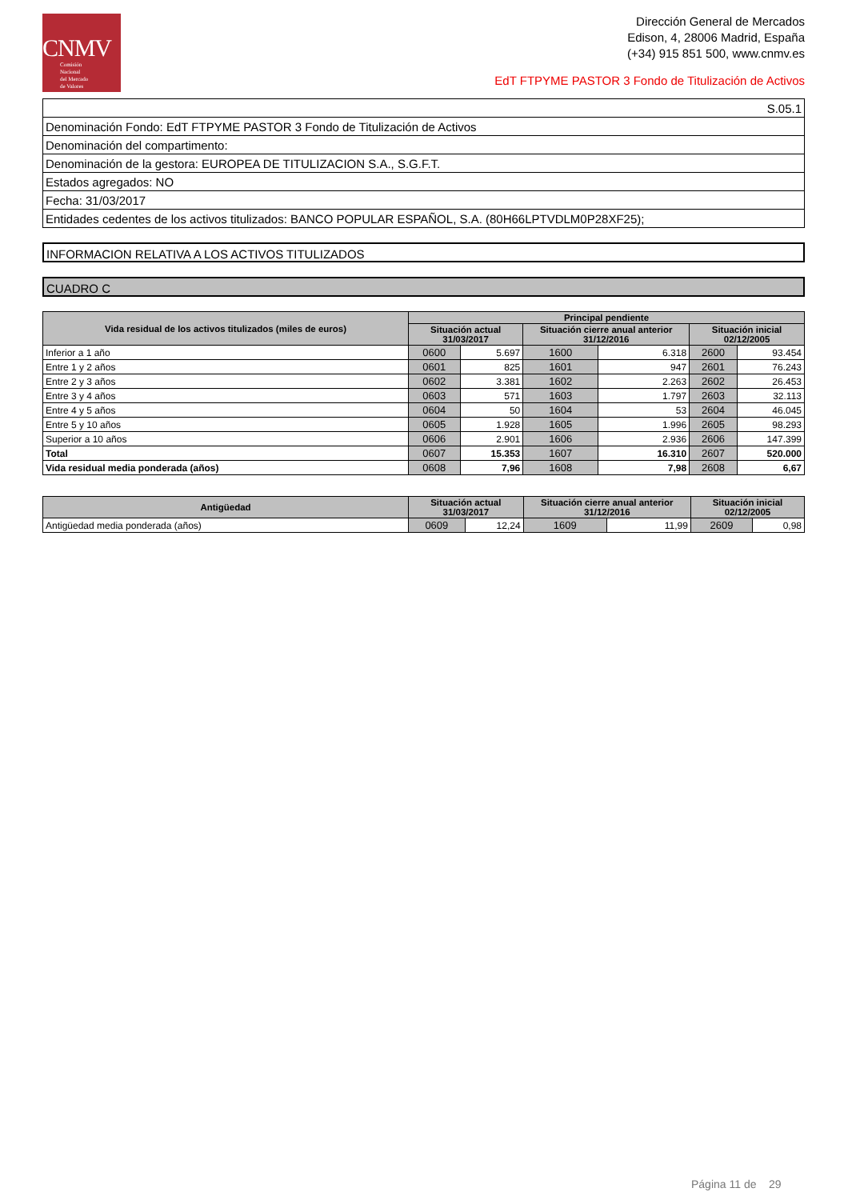CNMV
Comisión
Nacional
del Mercado
de Valores
Dirección General de Mercados
Edison, 4, 28006 Madrid, España
(+34) 915 851 500, www.cnmv.es
EdT FTPYME PASTOR 3 Fondo de Titulización de Activos
| S.05.1 |
| Denominación Fondo: EdT FTPYME PASTOR 3 Fondo de Titulización de Activos |
| Denominación del compartimento: |
| Denominación de la gestora: EUROPEA DE TITULIZACION S.A., S.G.F.T. |
| Estados agregados: NO |
| Fecha: 31/03/2017 |
| Entidades cedentes de los activos titulizados: BANCO POPULAR ESPAÑOL, S.A. (80H66LPTVDLM0P28XF25); |
INFORMACION RELATIVA A LOS ACTIVOS TITULIZADOS
CUADRO C
| Vida residual de los activos titulizados (miles de euros) | Principal pendiente | | | | | |
| --- | --- | --- | --- | --- | --- | --- |
| | Situación actual 31/03/2017 | | Situación cierre anual anterior 31/12/2016 | | Situación inicial 02/12/2005 | |
| Inferior a 1 año | 0600 | 5.697 | 1600 | 6.318 | 2600 | 93.454 |
| Entre 1 y 2 años | 0601 | 825 | 1601 | 947 | 2601 | 76.243 |
| Entre 2 y 3 años | 0602 | 3.381 | 1602 | 2.263 | 2602 | 26.453 |
| Entre 3 y 4 años | 0603 | 571 | 1603 | 1.797 | 2603 | 32.113 |
| Entre 4 y 5 años | 0604 | 50 | 1604 | 53 | 2604 | 46.045 |
| Entre 5 y 10 años | 0605 | 1.928 | 1605 | 1.996 | 2605 | 98.293 |
| Superior a 10 años | 0606 | 2.901 | 1606 | 2.936 | 2606 | 147.399 |
| Total | 0607 | 15.353 | 1607 | 16.310 | 2607 | 520.000 |
| Vida residual media ponderada (años) | 0608 | 7,96 | 1608 | 7,98 | 2608 | 6,67 |
| Antigüedad | Situación actual 31/03/2017 | | Situación cierre anual anterior 31/12/2016 | | Situación inicial 02/12/2005 | |
| --- | --- | --- | --- | --- | --- | --- |
| Antigüedad media ponderada (años) | 0609 | 12,24 | 1609 | 11,99 | 2609 | 0,98 |
Página 11 de 29